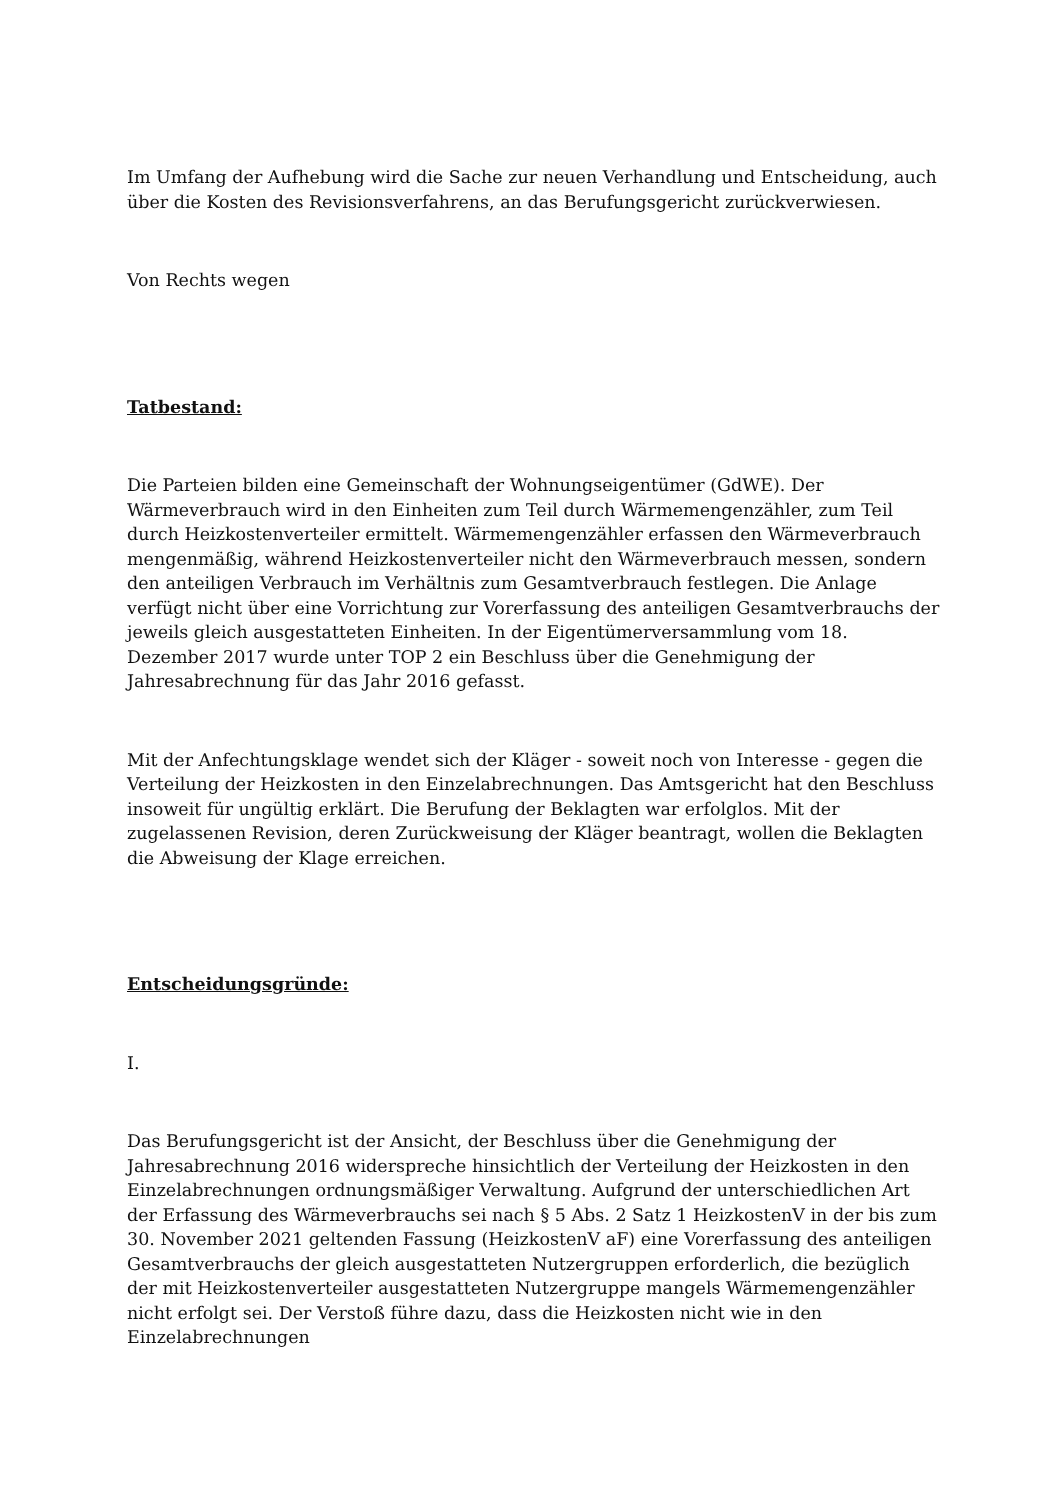Im Umfang der Aufhebung wird die Sache zur neuen Verhandlung und Entscheidung, auch über die Kosten des Revisionsverfahrens, an das Berufungsgericht zurückverwiesen.
Von Rechts wegen
Tatbestand:
Die Parteien bilden eine Gemeinschaft der Wohnungseigentümer (GdWE). Der Wärmeverbrauch wird in den Einheiten zum Teil durch Wärmemengenzähler, zum Teil durch Heizkostenverteiler ermittelt. Wärmemengenzähler erfassen den Wärmeverbrauch mengenmäßig, während Heizkostenverteiler nicht den Wärmeverbrauch messen, sondern den anteiligen Verbrauch im Verhältnis zum Gesamtverbrauch festlegen. Die Anlage verfügt nicht über eine Vorrichtung zur Vorerfassung des anteiligen Gesamtverbrauchs der jeweils gleich ausgestatteten Einheiten. In der Eigentümerversammlung vom 18. Dezember 2017 wurde unter TOP 2 ein Beschluss über die Genehmigung der Jahresabrechnung für das Jahr 2016 gefasst.
Mit der Anfechtungsklage wendet sich der Kläger - soweit noch von Interesse - gegen die Verteilung der Heizkosten in den Einzelabrechnungen. Das Amtsgericht hat den Beschluss insoweit für ungültig erklärt. Die Berufung der Beklagten war erfolglos. Mit der zugelassenen Revision, deren Zurückweisung der Kläger beantragt, wollen die Beklagten die Abweisung der Klage erreichen.
Entscheidungsgründe:
I.
Das Berufungsgericht ist der Ansicht, der Beschluss über die Genehmigung der Jahresabrechnung 2016 widerspreche hinsichtlich der Verteilung der Heizkosten in den Einzelabrechnungen ordnungsmäßiger Verwaltung. Aufgrund der unterschiedlichen Art der Erfassung des Wärmeverbrauchs sei nach § 5 Abs. 2 Satz 1 HeizkostenV in der bis zum 30. November 2021 geltenden Fassung (HeizkostenV aF) eine Vorerfassung des anteiligen Gesamtverbrauchs der gleich ausgestatteten Nutzergruppen erforderlich, die bezüglich der mit Heizkostenverteiler ausgestatteten Nutzergruppe mangels Wärmemengenzähler nicht erfolgt sei. Der Verstoß führe dazu, dass die Heizkosten nicht wie in den Einzelabrechnungen